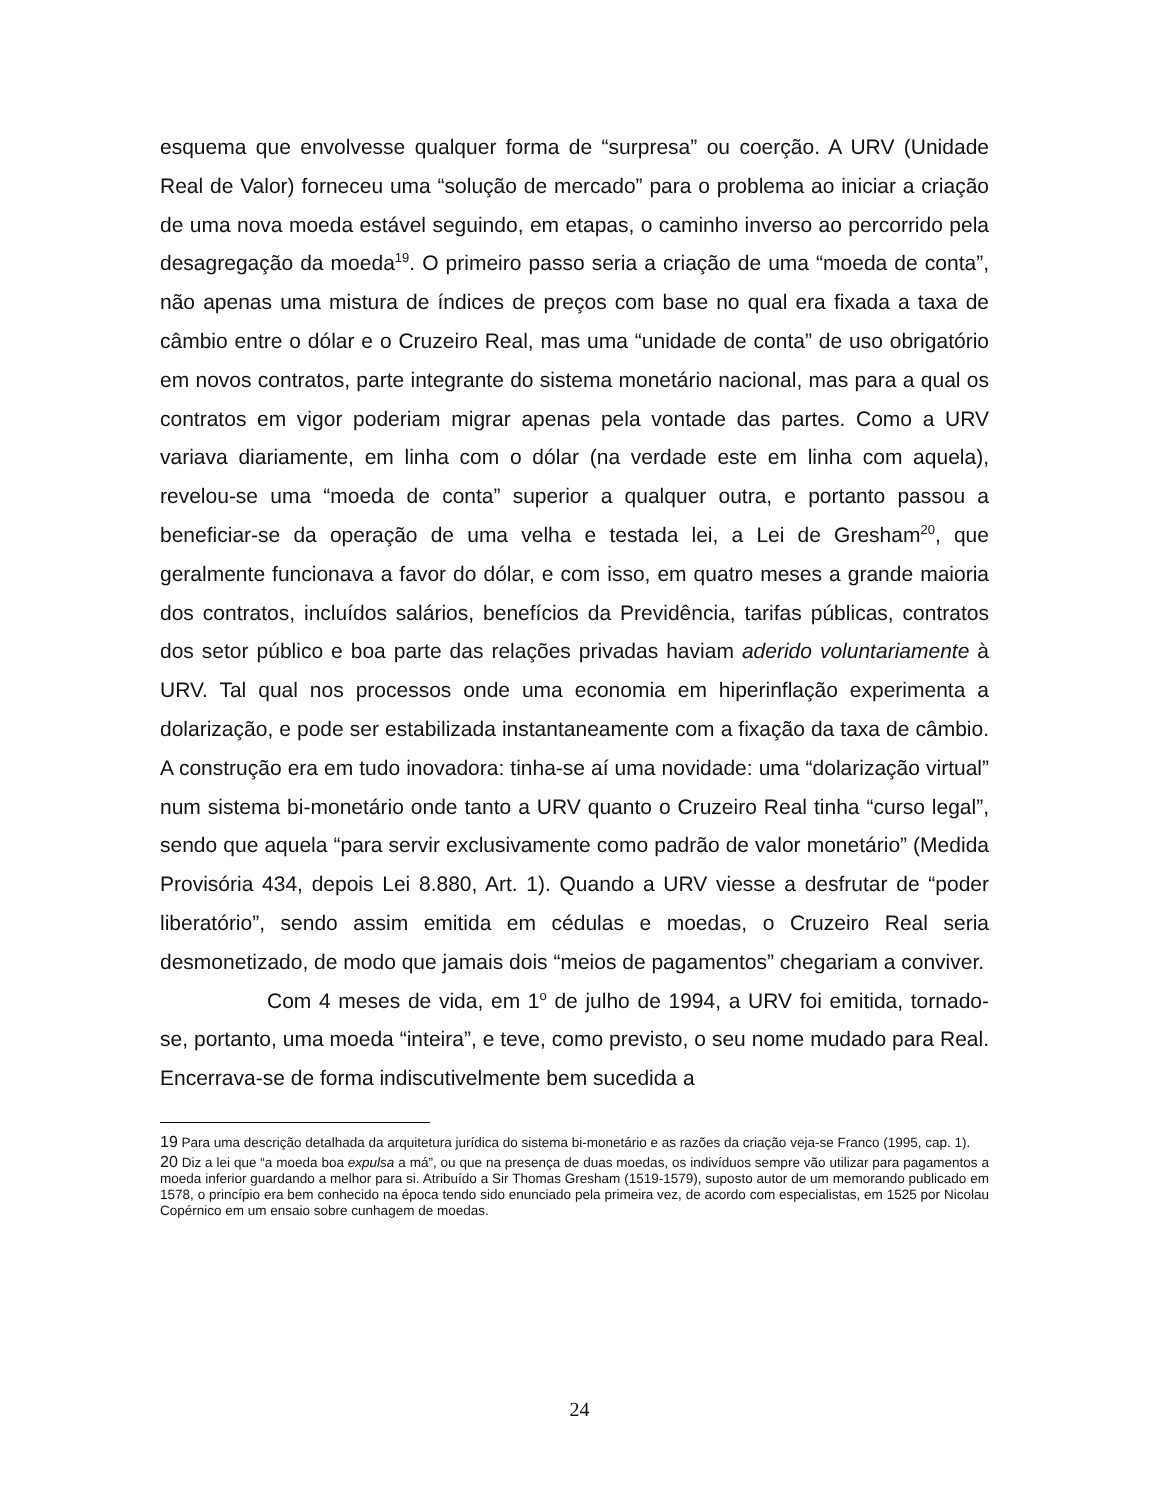esquema que envolvesse qualquer forma de “surpresa” ou coerção. A URV (Unidade Real de Valor) forneceu uma “solução de mercado” para o problema ao iniciar a criação de uma nova moeda estável seguindo, em etapas, o caminho inverso ao percorrido pela desagregação da moeda<sup>19</sup>. O primeiro passo seria a criação de uma “moeda de conta”, não apenas uma mistura de índices de preços com base no qual era fixada a taxa de câmbio entre o dólar e o Cruzeiro Real, mas uma “unidade de conta” de uso obrigatório em novos contratos, parte integrante do sistema monetário nacional, mas para a qual os contratos em vigor poderiam migrar apenas pela vontade das partes. Como a URV variava diariamente, em linha com o dólar (na verdade este em linha com aquela), revelou-se uma “moeda de conta” superior a qualquer outra, e portanto passou a beneficiar-se da operação de uma velha e testada lei, a Lei de Gresham<sup>20</sup>, que geralmente funcionava a favor do dólar, e com isso, em quatro meses a grande maioria dos contratos, incluídos salários, benefícios da Previdência, tarifas públicas, contratos dos setor público e boa parte das relações privadas haviam aderido voluntariamente à URV. Tal qual nos processos onde uma economia em hiperinflação experimenta a dolarização, e pode ser estabilizada instantaneamente com a fixação da taxa de câmbio. A construção era em tudo inovadora: tinha-se aí uma novidade: uma “dolarização virtual” num sistema bi-monetário onde tanto a URV quanto o Cruzeiro Real tinha “curso legal”, sendo que aquela “para servir exclusivamente como padrão de valor monetário” (Medida Provisória 434, depois Lei 8.880, Art. 1). Quando a URV viesse a desfrutar de “poder liberatório”, sendo assim emitida em cédulas e moedas, o Cruzeiro Real seria desmonetizado, de modo que jamais dois “meios de pagamentos” chegariam a conviver.
Com 4 meses de vida, em 1<sup>o</sup> de julho de 1994, a URV foi emitida, tornado-se, portanto, uma moeda “inteira”, e teve, como previsto, o seu nome mudado para Real. Encerrava-se de forma indiscutivelmente bem sucedida a
<sup>19</sup> Para uma descrição detalhada da arquitetura jurídica do sistema bi-monetário e as razões da criação veja-se Franco (1995, cap. 1).
<sup>20</sup> Diz a lei que “a moeda boa expulsa a má”, ou que na presença de duas moedas, os indivíduos sempre vão utilizar para pagamentos a moeda inferior guardando a melhor para si. Atribuído a Sir Thomas Gresham (1519-1579), suposto autor de um memorando publicado em 1578, o princípio era bem conhecido na época tendo sido enunciado pela primeira vez, de acordo com especialistas, em 1525 por Nicolau Copérnico em um ensaio sobre cunhagem de moedas.
24